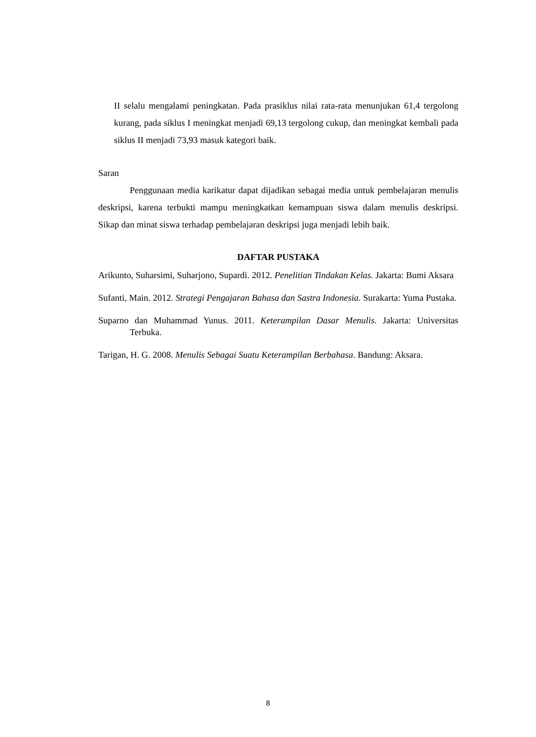II selalu mengalami peningkatan. Pada prasiklus nilai rata-rata menunjukan 61,4 tergolong kurang, pada siklus I meningkat menjadi 69,13 tergolong cukup, dan meningkat kembali pada siklus II menjadi 73,93 masuk kategori baik.
Saran
Penggunaan media karikatur dapat dijadikan sebagai media untuk pembelajaran menulis deskripsi, karena terbukti mampu meningkatkan kemampuan siswa dalam menulis deskripsi. Sikap dan minat siswa terhadap pembelajaran deskripsi juga menjadi lebih baik.
DAFTAR PUSTAKA
Arikunto, Suharsimi, Suharjono, Supardi. 2012. Penelitian Tindakan Kelas. Jakarta: Bumi Aksara
Sufanti, Main. 2012. Strategi Pengajaran Bahasa dan Sastra Indonesia. Surakarta: Yuma Pustaka.
Suparno dan Muhammad Yunus. 2011. Keterampilan Dasar Menulis. Jakarta: Universitas Terbuka.
Tarigan, H. G. 2008. Menulis Sebagai Suatu Keterampilan Berbahasa. Bandung: Aksara.
8